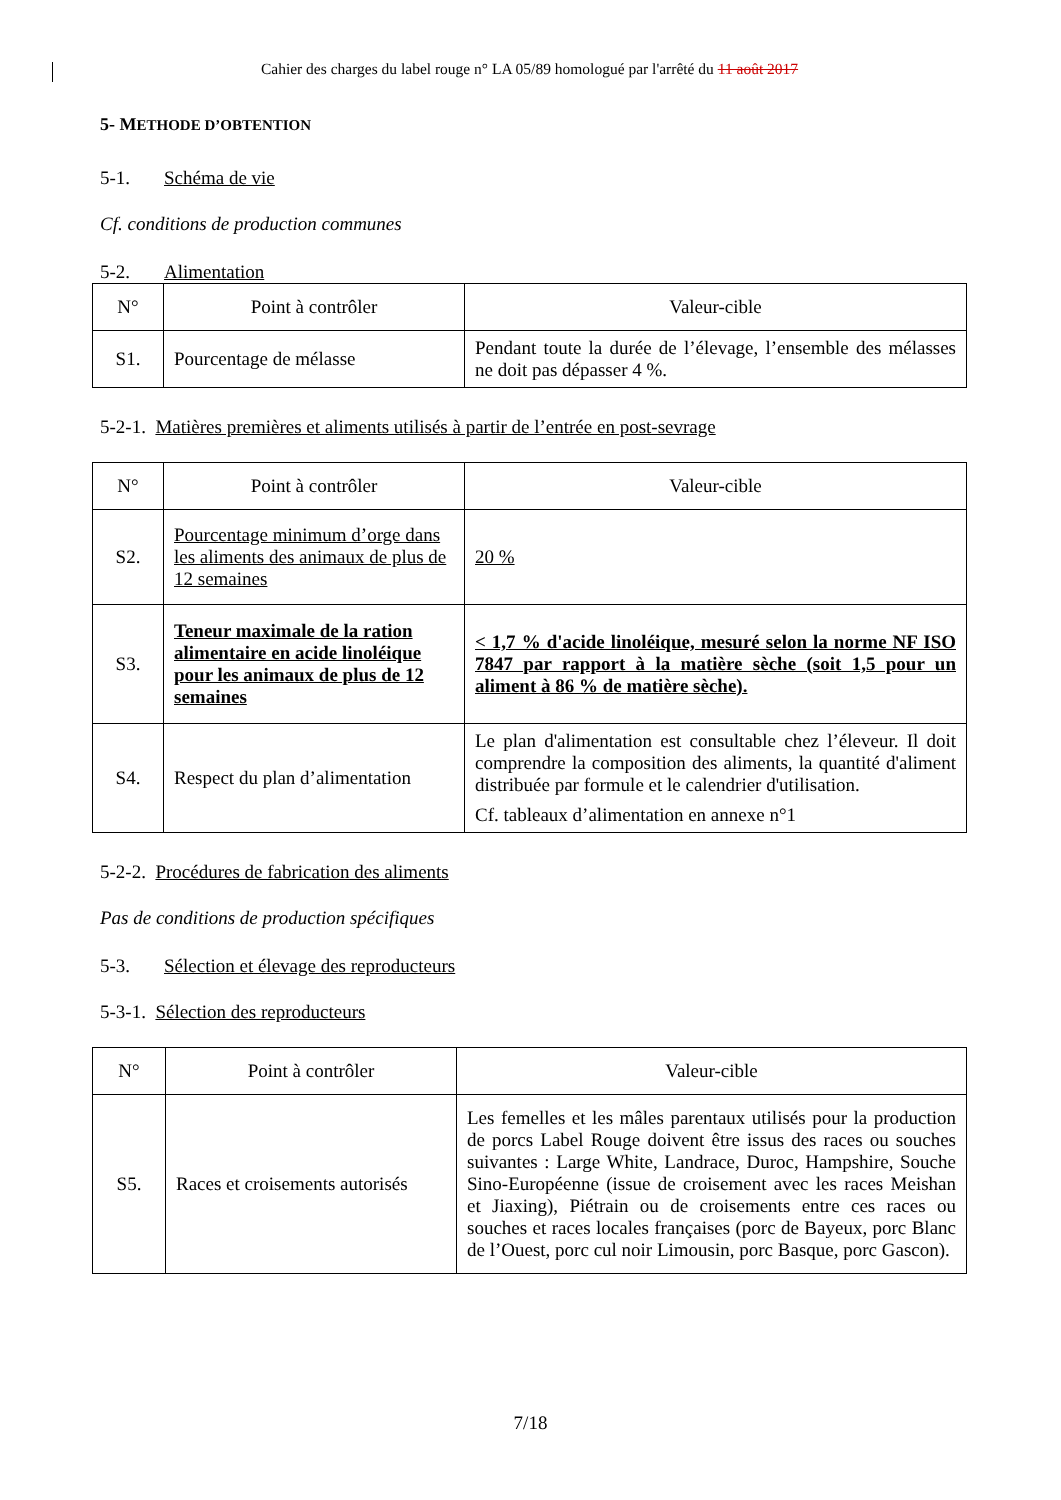Cahier des charges du label rouge n° LA 05/89 homologué par l'arrêté du 11 août 2017
5- METHODE D’OBTENTION
5-1. Schéma de vie
Cf. conditions de production communes
5-2. Alimentation
| N° | Point à contrôler | Valeur-cible |
| S1. | Pourcentage de mélasse | Pendant toute la durée de l’élevage, l’ensemble des mélasses ne doit pas dépasser 4 %. |
5-2-1. Matières premières et aliments utilisés à partir de l’entrée en post-sevrage
| N° | Point à contrôler | Valeur-cible |
| S2. | Pourcentage minimum d’orge dans les aliments des animaux de plus de 12 semaines | 20 % |
| S3. | Teneur maximale de la ration alimentaire en acide linoléique pour les animaux de plus de 12 semaines | < 1,7 % d'acide linoléique, mesuré selon la norme NF ISO 7847 par rapport à la matière sèche (soit 1,5 pour un aliment à 86 % de matière sèche). |
| S4. | Respect du plan d’alimentation | Le plan d'alimentation est consultable chez l’éleveur. Il doit comprendre la composition des aliments, la quantité d'aliment distribuée par formule et le calendrier d'utilisation. Cf. tableaux d’alimentation en annexe n°1 |
5-2-2. Procédures de fabrication des aliments
Pas de conditions de production spécifiques
5-3. Sélection et élevage des reproducteurs
5-3-1. Sélection des reproducteurs
| N° | Point à contrôler | Valeur-cible |
| S5. | Races et croisements autorisés | Les femelles et les mâles parentaux utilisés pour la production de porcs Label Rouge doivent être issus des races ou souches suivantes : Large White, Landrace, Duroc, Hampshire, Souche Sino-Européenne (issue de croisement avec les races Meishan et Jiaxing), Piétrain ou de croisements entre ces races ou souches et races locales françaises (porc de Bayeux, porc Blanc de l’Ouest, porc cul noir Limousin, porc Basque, porc Gascon). |
7/18